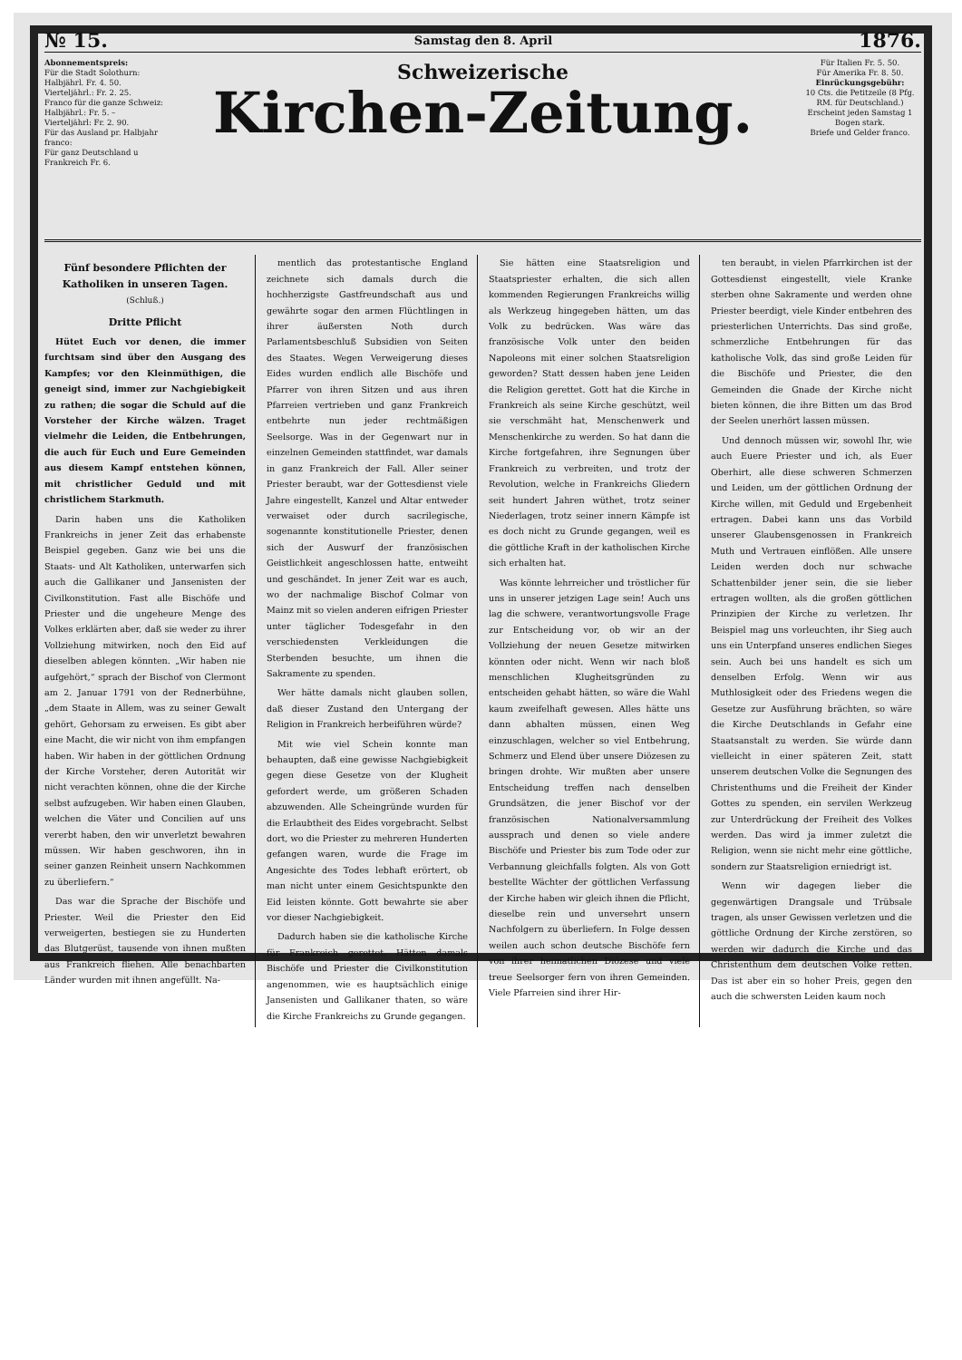№ 15. Samstag den 8. April 1876.
Abonnementspreis:
Für die Stadt Solothurn:
Halbjährl. Fr. 4. 50.
Vierteljährl.: Fr. 2. 25.
Franco für die ganze Schweiz:
Halbjährl.: Fr. 5. –
Vierteljährl: Fr. 2. 90.
Für das Ausland pr. Halbjahr franco:
Für ganz Deutschland u Frankreich Fr. 6.
Schweizerische
Kirchen-Zeitung.
Für Italien Fr. 5. 50.
Für Amerika Fr. 8. 50.
Einrückungsgebühr:
10 Cts. die Petitzeile (8 Pfg. RM. für Deutschland.)
Erscheint jeden Samstag 1 Bogen stark.
Briefe und Gelder franco.
Fünf besondere Pflichten der Katholiken in unseren Tagen.
(Schluß.)
Dritte Pflicht
Hütet Euch vor denen, die immer furchtsam sind über den Ausgang des Kampfes; vor den Kleinmüthigen, die geneigt sind, immer zur Nachgiebigkeit zu rathen; die sogar die Schuld auf die Vorsteher der Kirche wälzen. Traget vielmehr die Leiden, die Entbehrungen, die auch für Euch und Eure Gemeinden aus diesem Kampf entstehen können, mit christlicher Geduld und mit christlichem Starkmuth.
Darin haben uns die Katholiken Frankreichs in jener Zeit das erhabenste Beispiel gegeben. Ganz wie bei uns die Staats- und Alt Katholiken, unterwarfen sich auch die Gallikaner und Jansenisten der Civilkonstitution. Fast alle Bischöfe und Priester und die ungeheure Menge des Volkes erklärten aber, daß sie weder zu ihrer Vollziehung mitwirken, noch den Eid auf dieselben ablegen könnten. „Wir haben nie aufgehört,“ sprach der Bischof von Clermont am 2. Januar 1791 von der Rednerbühne, „dem Staate in Allem, was zu seiner Gewalt gehört, Gehorsam zu erweisen. Es gibt aber eine Macht, die wir nicht von ihm empfangen haben. Wir haben in der göttlichen Ordnung der Kirche Vorsteher, deren Autorität wir nicht verachten können, ohne die der Kirche selbst aufzugeben. Wir haben einen Glauben, welchen die Väter und Concilien auf uns vererbt haben, den wir unverletzt bewahren müssen. Wir haben geschworen, ihn in seiner ganzen Reinheit unsern Nachkommen zu überliefern.“
Das war die Sprache der Bischöfe und Priester. Weil die Priester den Eid verweigerten, bestiegen sie zu Hunderten das Blutgerüst, tausende von ihnen mußten aus Frankreich fliehen. Alle benachbarten Länder wurden mit ihnen angefüllt. Na-
mentlich das protestantische England zeichnete sich damals durch die hochherzigste Gastfreundschaft aus und gewährte sogar den armen Flüchtlingen in ihrer äußersten Noth durch Parlamentsbeschluß Subsidien von Seiten des Staates. Wegen Verweigerung dieses Eides wurden endlich alle Bischöfe und Pfarrer von ihren Sitzen und aus ihren Pfarreien vertrieben und ganz Frankreich entbehrte nun jeder rechtmäßigen Seelsorge. Was in der Gegenwart nur in einzelnen Gemeinden stattfindet, war damals in ganz Frankreich der Fall. Aller seiner Priester beraubt, war der Gottesdienst viele Jahre eingestellt, Kanzel und Altar entweder verwaiset oder durch sacrilegische, sogenannte konstitutionelle Priester, denen sich der Auswurf der französischen Geistlichkeit angeschlossen hatte, entweiht und geschändet. In jener Zeit war es auch, wo der nachmalige Bischof Colmar von Mainz mit so vielen anderen eifrigen Priester unter täglicher Todesgefahr in den verschiedensten Verkleidungen die Sterbenden besuchte, um ihnen die Sakramente zu spenden.
Wer hätte damals nicht glauben sollen, daß dieser Zustand den Untergang der Religion in Frankreich herbeiführen würde?
Mit wie viel Schein konnte man behaupten, daß eine gewisse Nachgiebigkeit gegen diese Gesetze von der Klugheit gefordert werde, um größeren Schaden abzuwenden. Alle Scheingründe wurden für die Erlaubtheit des Eides vorgebracht. Selbst dort, wo die Priester zu mehreren Hunderten gefangen waren, wurde die Frage im Angesichte des Todes lebhaft erörtert, ob man nicht unter einem Gesichtspunkte den Eid leisten könnte. Gott bewahrte sie aber vor dieser Nachgiebigkeit.
Dadurch haben sie die katholische Kirche für Frankreich gerettet. Hätten damals Bischöfe und Priester die Civilkonstitution angenommen, wie es hauptsächlich einige Jansenisten und Gallikaner thaten, so wäre die Kirche Frankreichs zu Grunde gegangen.
Sie hätten eine Staatsreligion und Staatspriester erhalten, die sich allen kommenden Regierungen Frankreichs willig als Werkzeug hingegeben hätten, um das Volk zu bedrücken. Was wäre das französische Volk unter den beiden Napoleons mit einer solchen Staatsreligion geworden? Statt dessen haben jene Leiden die Religion gerettet. Gott hat die Kirche in Frankreich als seine Kirche geschützt, weil sie verschmäht hat, Menschenwerk und Menschenkirche zu werden. So hat dann die Kirche fortgefahren, ihre Segnungen über Frankreich zu verbreiten, und trotz der Revolution, welche in Frankreichs Gliedern seit hundert Jahren wüthet, trotz seiner Niederlagen, trotz seiner innern Kämpfe ist es doch nicht zu Grunde gegangen, weil es die göttliche Kraft in der katholischen Kirche sich erhalten hat.
Was könnte lehrreicher und tröstlicher für uns in unserer jetzigen Lage sein! Auch uns lag die schwere, verantwortungsvolle Frage zur Entscheidung vor, ob wir an der Vollziehung der neuen Gesetze mitwirken könnten oder nicht. Wenn wir nach bloß menschlichen Klugheitsgründen zu entscheiden gehabt hätten, so wäre die Wahl kaum zweifelhaft gewesen. Alles hätte uns dann abhalten müssen, einen Weg einzuschlagen, welcher so viel Entbehrung, Schmerz und Elend über unsere Diözesen zu bringen drohte. Wir mußten aber unsere Entscheidung treffen nach denselben Grundsätzen, die jener Bischof vor der französischen Nationalversammlung aussprach und denen so viele andere Bischöfe und Priester bis zum Tode oder zur Verbannung gleichfalls folgten. Als von Gott bestellte Wächter der göttlichen Verfassung der Kirche haben wir gleich ihnen die Pflicht, dieselbe rein und unversehrt unsern Nachfolgern zu überliefern. In Folge dessen weilen auch schon deutsche Bischöfe fern von ihrer heimatlichen Diözese und viele treue Seelsorger fern von ihren Gemeinden. Viele Pfarreien sind ihrer Hir-
ten beraubt, in vielen Pfarrkirchen ist der Gottesdienst eingestellt, viele Kranke sterben ohne Sakramente und werden ohne Priester beerdigt, viele Kinder entbehren des priesterlichen Unterrichts. Das sind große, schmerzliche Entbehrungen für das katholische Volk, das sind große Leiden für die Bischöfe und Priester, die den Gemeinden die Gnade der Kirche nicht bieten können, die ihre Bitten um das Brod der Seelen unerhört lassen müssen.
Und dennoch müssen wir, sowohl Ihr, wie auch Euere Priester und ich, als Euer Oberhirt, alle diese schweren Schmerzen und Leiden, um der göttlichen Ordnung der Kirche willen, mit Geduld und Ergebenheit ertragen. Dabei kann uns das Vorbild unserer Glaubensgenossen in Frankreich Muth und Vertrauen einflößen. Alle unsere Leiden werden doch nur schwache Schattenbilder jener sein, die sie lieber ertragen wollten, als die großen göttlichen Prinzipien der Kirche zu verletzen. Ihr Beispiel mag uns vorleuchten, ihr Sieg auch uns ein Unterpfand unseres endlichen Sieges sein. Auch bei uns handelt es sich um denselben Erfolg. Wenn wir aus Muthlosigkeit oder des Friedens wegen die Gesetze zur Ausführung brächten, so wäre die Kirche Deutschlands in Gefahr eine Staatsanstalt zu werden. Sie würde dann vielleicht in einer späteren Zeit, statt unserem deutschen Volke die Segnungen des Christenthums und die Freiheit der Kinder Gottes zu spenden, ein servilen Werkzeug zur Unterdrückung der Freiheit des Volkes werden. Das wird ja immer zuletzt die Religion, wenn sie nicht mehr eine göttliche, sondern zur Staatsreligion erniedrigt ist.
Wenn wir dagegen lieber die gegenwärtigen Drangsale und Trübsale tragen, als unser Gewissen verletzen und die göttliche Ordnung der Kirche zerstören, so werden wir dadurch die Kirche und das Christenthum dem deutschen Volke retten. Das ist aber ein so hoher Preis, gegen den auch die schwersten Leiden kaum noch